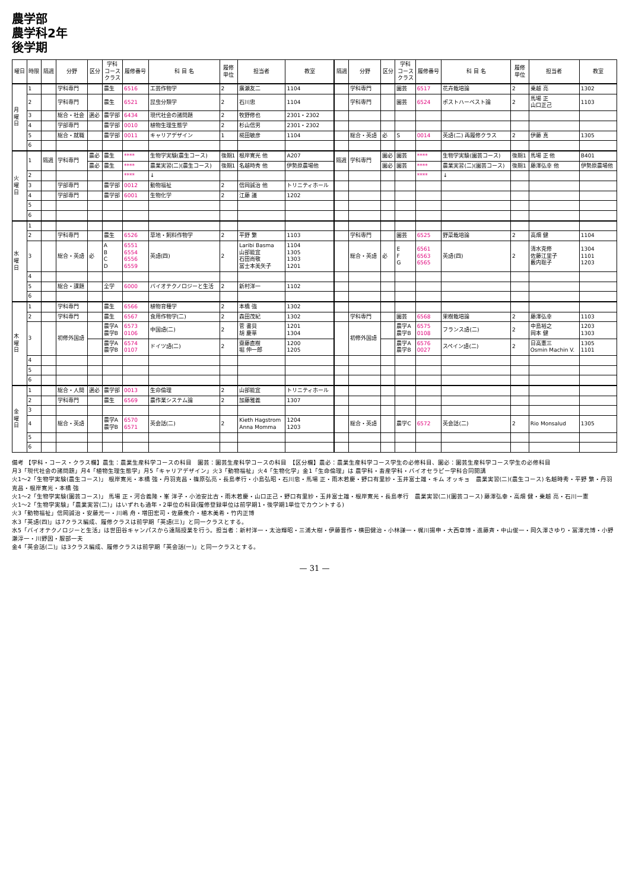農学部
農学科2年
後学期
| 曜日 | 時限 | 隔週 | 分野 | 区分 | 学科 コース クラス | 履修番号 | 科 目 名 | 履修 単位 | 担当者 | 教室 | 隔週 | 分野 | 区分 | 学科 コース クラス | 履修番号 | 科 目 名 | 履修 単位 | 担当者 | 教室 |
| --- | --- | --- | --- | --- | --- | --- | --- | --- | --- | --- | --- | --- | --- | --- | --- | --- | --- | --- | --- |
| 月 曜 日 | 1 | | 学科専門 | | 農生 | 6516 | 工芸作物学 | 2 | 廣瀬友二 | 1104 | | 学科専門 | | 園芸 | 6517 | 花卉栽培論 | 2 | 乗越 亮 | 1302 |
| | 2 | | 学科専門 | | 農生 | 6521 | 昆虫分類学 | 2 | 石川忠 | 1104 | | 学科専門 | | 園芸 | 6524 | ポストハーベスト論 | 2 | 馬場 正 山口正己 | 1103 |
| | 3 | | 総合・社会 | 選必 | 農学部 | 6434 | 現代社会の諸問題 | 2 | 牧野修也 | 2301・2302 | | | | | | | | | |
| | 4 | | 学部専門 | | 農学部 | 0010 | 植物生理生態学 | 2 | 杉山信男 | 2301・2302 | | | | | | | | | |
| | 5 | | 総合・就職 | | 農学部 | 0011 | キャリアデザイン | 1 | 椛田敏彦 | 1104 | | 総合・英語 | 必 | S | 0014 | 英語(二) 再履修クラス | 2 | 伊藤 真 | 1305 |
| | 6 | | | | | | | | | | | | | | | | | | |
| 火 曜 日 | 1 | 隔週 | 学科専門 | 農必 | 農生 | **** | 生物学実験(農生コース) | 後期1 | 根岸寛光 他 | A207 | 隔週 | 学科専門 | 園必 | 園芸 | **** | 生物学実験(園芸コース) | 後期1 | 馬場 正 他 | B401 |
| | | | | 農必 | 農生 | **** | 農業実習(二)(農生コース) | 後期1 | 名越時秀 他 | 伊勢原農場他 | | | 園必 | 園芸 | **** | 農業実習(二)(園芸コース) | 後期1 | 藤澤弘幸 他 | 伊勢原農場他 |
| | 2 | | | | | **** | ↓ | | | | | | | | **** | ↓ | | | |
| | 3 | | 学部専門 | | 農学部 | 0012 | 動物福祉 | 2 | 信岡誠治 他 | トリニティホール | | | | | | | | | |
| | 4 | | 学部専門 | | 農学部 | 6001 | 生物化学 | 2 | 江藤 議 | 1202 | | | | | | | | | |
| | 5 | | | | | | | | | | | | | | | | | | |
| | 6 | | | | | | | | | | | | | | | | | | |
| 水 曜 日 | 1 | | | | | | | | | | | | | | | | | | |
| | 2 | | 学科専門 | | 農生 | 6526 | 草地・飼料作物学 | 2 | 平野 繁 | 1103 | | 学科専門 | | 園芸 | 6525 | 野菜栽培論 | 2 | 高畑 健 | 1104 |
| | 3 | | 総合・英語 | 必 | A B C D | 6551 6554 6556 6559 | 英語(四) | 2 | Laribi Basma 山部能宜 石田尚敬 冨士本美矢子 | 1104 1305 1303 1201 | | 総合・英語 | 必 | E F G | 6561 6563 6565 | 英語(四) | 2 | 清水克修 佐藤江里子 藪内聡子 | 1304 1101 1203 |
| | 4 | | | | | | | | | | | | | | | | | | |
| | 5 | | 総合・課題 | | 全学 | 6000 | バイオテクノロジーと生活 | 2 | 新村洋一 | 1102 | | | | | | | | | |
| | 6 | | | | | | | | | | | | | | | | | | |
| 木 曜 日 | 1 | | 学科専門 | | 農生 | 6566 | 植物育種学 | 2 | 本橋 強 | 1302 | | | | | | | | | |
| | 2 | | 学科専門 | | 農生 | 6567 | 食用作物学(二) | 2 | 森田茂紀 | 1302 | | 学科専門 | | 園芸 | 6568 | 果樹栽培論 | 2 | 藤澤弘幸 | 1103 |
| | 3 | | 初修外国語 | | 農学A 農学B | 6573 0106 | 中国語(二) | 2 | 菅 書貝 胡 慶華 | 1201 1304 | | 初修外国語 | | 農学A 農学B | 6575 0108 | フランス語(二) | 2 | 中島裕之 岡本 健 | 1203 1303 |
| | | | | | 農学A 農学B | 6574 0107 | ドイツ語(二) | 2 | 齋藤直樹 堀 伸一郎 | 1200 1205 | | | | 農学A 農学B | 6576 0027 | スペイン語(二) | 2 | 日高憲三 Osmin Machin V. | 1305 1101 |
| | 4 | | | | | | | | | | | | | | | | | | |
| | 5 | | | | | | | | | | | | | | | | | | |
| | 6 | | | | | | | | | | | | | | | | | | |
| 金 曜 日 | 1 | | 総合・人間 | 選必 | 農学部 | 0013 | 生命倫理 | 2 | 山部能宜 | トリニティホール | | | | | | | | | |
| | 2 | | 学科専門 | | 農生 | 6569 | 農作業システム論 | 2 | 加藤雅義 | 1307 | | | | | | | | | |
| | 3 | | | | | | | | | | | | | | | | | | |
| | 4 | | 総合・英語 | | 農学A 農学B | 6570 6571 | 英会話(二) | 2 | Kieth Hagstrom Anna Momma | 1204 1203 | | 総合・英語 | | 農学C | 6572 | 英会話(二) | 2 | Rio Monsalud | 1305 |
| | 5 | | | | | | | | | | | | | | | | | | |
| | 6 | | | | | | | | | | | | | | | | | | |
備考 【学科・コース・クラス欄】農生：農業生産科学コースの科目　園芸：園芸生産科学コースの科目　【区分欄】農必：農業生産科学コース学生の必修科目、園必：園芸生産科学コース学生の必修科目
月3「現代社会の諸問題」月4「植物生理生態学」月5「キャリアデザイン」火3「動物福祉」火4「生物化学」金1「生命倫理」は 農学科・畜産学科・バイオセラピー学科合同開講
火1～2「生物学実験(農生コース)」 根岸寛光・本橋 強・丹羽克昌・篠原弘亮・長島孝行・小島弘昭・石川忠・馬場 正・雨木若慶・野口有里紗・玉井富士雄・キム オッキョ　農業実習(二)(農生コース) 名越時秀・平野 繁・丹羽克昌・根岸寛光・本橋 強
火1～2「生物学実験(園芸コース)」 馬場 正・河合義隆・峯 洋子・小池安比古・雨木若慶・山口正己・野口有里紗・玉井富士雄・根岸寛光・長島孝行　農業実習(二)(園芸コース) 藤澤弘幸・高畑 健・乗越 亮・石川一憲
火1～2「生物学実験」「農業実習(二)」はいずれも通年・2単位の科目(履修登録単位は前学期1・後学期1単位でカウントする)
火3「動物福祉」信岡誠治・安藤元一・川嶋 舟・増田宏司・佐藤衆介・植木美希・竹内正博
水3「英語(四)」は7クラス編成、履修クラスは前学期「英語(三)」と同一クラスとする。
水5「バイオテクノロジーと生活」は世田谷キャンパスから遠隔授業を行う。担当者：新村洋一・太治輝昭・三浦大樹・伊藤晋作・横田健治・小林謙一・梶川揚申・大西章博・進藤斉・中山俊一・岡久澤さゆり・冨澤元博・小野瀬淳一・川野因・服部一夫
金4「英会話(二)」は3クラス編成、履修クラスは前学期「英会話(一)」と同一クラスとする。
— 31 —